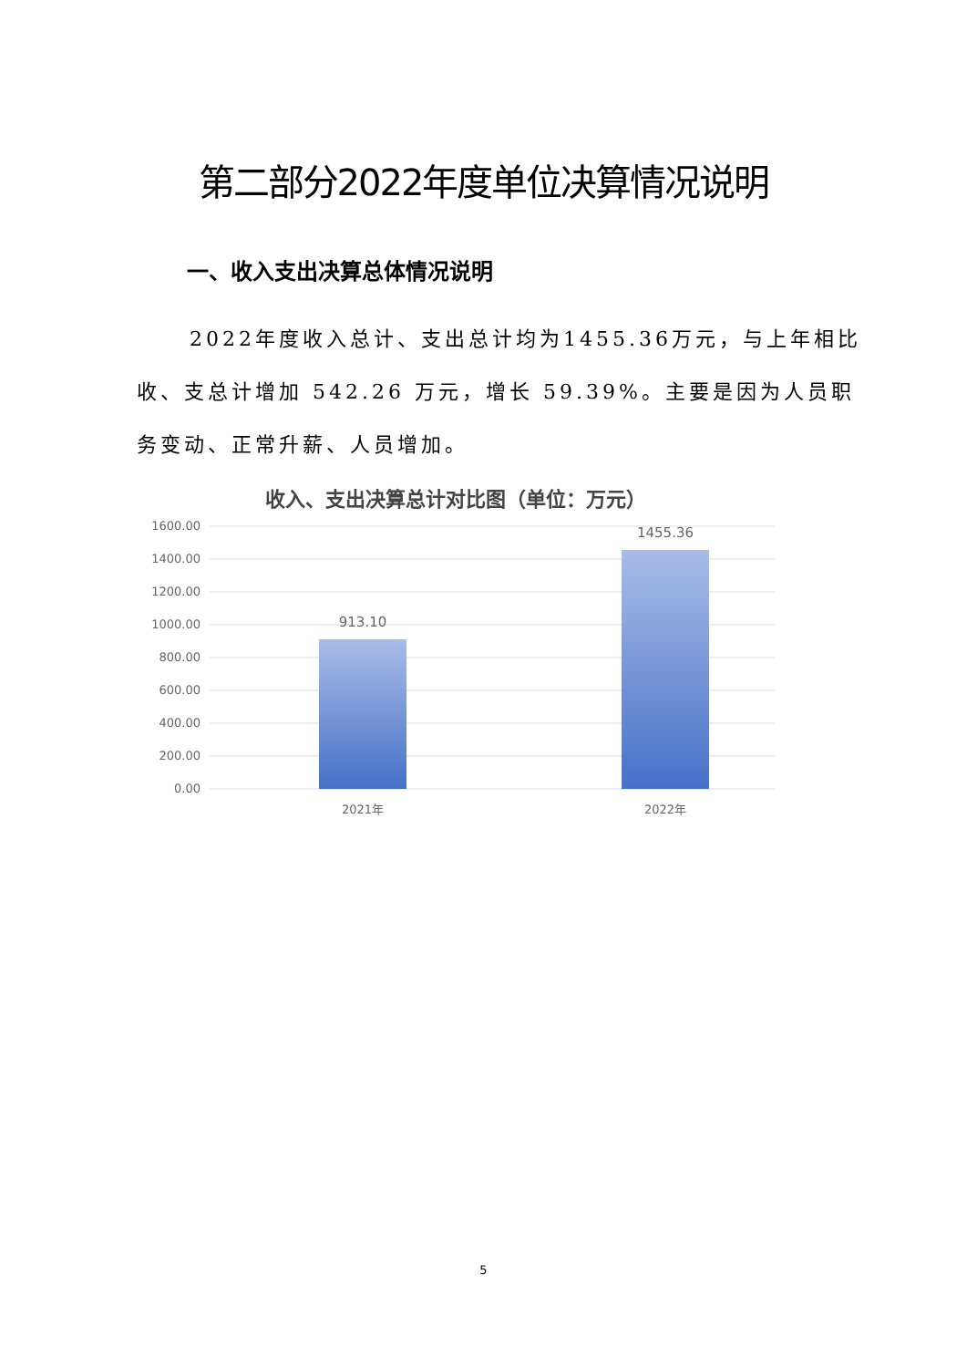第二部分2022年度单位决算情况说明
一、收入支出决算总体情况说明
2022年度收入总计、支出总计均为1455.36万元，与上年相比收、支总计增加 542.26 万元，增长 59.39%。主要是因为人员职务变动、正常升薪、人员增加。
收入、支出决算总计对比图（单位：万元）
1600.00
1400.00
1200.00
1000.00
800.00
600.00
400.00
200.00
0.00
913.10
1455.36
2021年
2022年
5